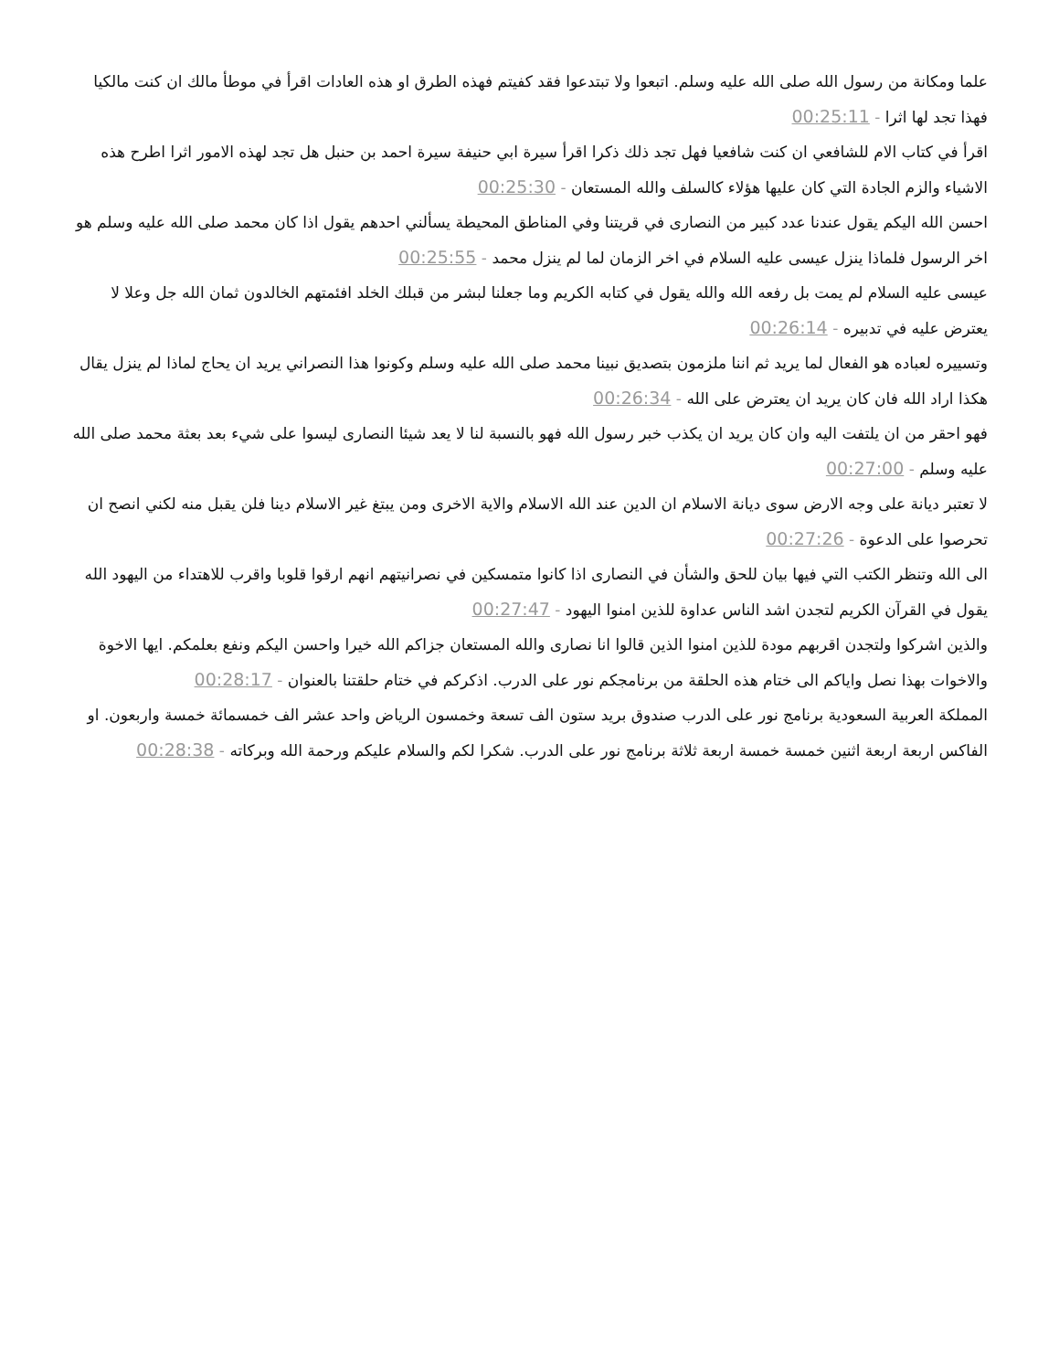علما ومكانة من رسول الله صلى الله عليه وسلم. اتبعوا ولا تبتدعوا فقد كفيتم فهذه الطرق او هذه العادات اقرأ في موطأ مالك ان كنت مالكيا فهذا تجد لها اثرا - 00:25:11
اقرأ في كتاب الام للشافعي ان كنت شافعيا فهل تجد ذلك ذكرا اقرأ سيرة ابي حنيفة سيرة احمد بن حنبل هل تجد لهذه الامور اثرا اطرح هذه الاشياء والزم الجادة التي كان عليها هؤلاء كالسلف والله المستعان - 00:25:30
احسن الله اليكم يقول عندنا عدد كبير من النصارى في قريتنا وفي المناطق المحيطة يسألني احدهم يقول اذا كان محمد صلى الله عليه وسلم هو اخر الرسول فلماذا ينزل عيسى عليه السلام في اخر الزمان لما لم ينزل محمد - 00:25:55
عيسى عليه السلام لم يمت بل رفعه الله والله يقول في كتابه الكريم وما جعلنا لبشر من قبلك الخلد افئمتهم الخالدون ثمان الله جل وعلا لا يعترض عليه في تدبيره - 00:26:14
وتسييره لعباده هو الفعال لما يريد ثم اننا ملزمون بتصديق نبينا محمد صلى الله عليه وسلم وكونوا هذا النصراني يريد ان يحاج لماذا لم ينزل يقال هكذا اراد الله فان كان يريد ان يعترض على الله - 00:26:34
فهو احقر من ان يلتفت اليه وان كان يريد ان يكذب خبر رسول الله فهو بالنسبة لنا لا يعد شيئا النصارى ليسوا على شيء بعد بعثة محمد صلى الله عليه وسلم - 00:27:00
لا تعتبر ديانة على وجه الارض سوى ديانة الاسلام ان الدين عند الله الاسلام والاية الاخرى ومن يبتغ غير الاسلام دينا فلن يقبل منه لكني انصح ان تحرصوا على الدعوة - 00:27:26
الى الله وتنظر الكتب التي فيها بيان للحق والشأن في النصارى اذا كانوا متمسكين في نصرانيتهم انهم ارقوا قلوبا واقرب للاهتداء من اليهود الله يقول في القرآن الكريم لتجدن اشد الناس عداوة للذين امنوا اليهود - 00:27:47
والذين اشركوا ولتجدن اقربهم مودة للذين امنوا الذين قالوا انا نصارى والله المستعان جزاكم الله خيرا واحسن اليكم ونفع بعلمكم. ايها الاخوة والاخوات بهذا نصل واياكم الى ختام هذه الحلقة من برنامجكم نور على الدرب. اذكركم في ختام حلقتنا بالعنوان - 00:28:17
المملكة العربية السعودية برنامج نور على الدرب صندوق بريد ستون الف تسعة وخمسون الرياض واحد عشر الف خمسمائة خمسة واربعون. او الفاكس اربعة اربعة اثنين خمسة خمسة اربعة ثلاثة برنامج نور على الدرب. شكرا لكم والسلام عليكم ورحمة الله وبركاته - 00:28:38